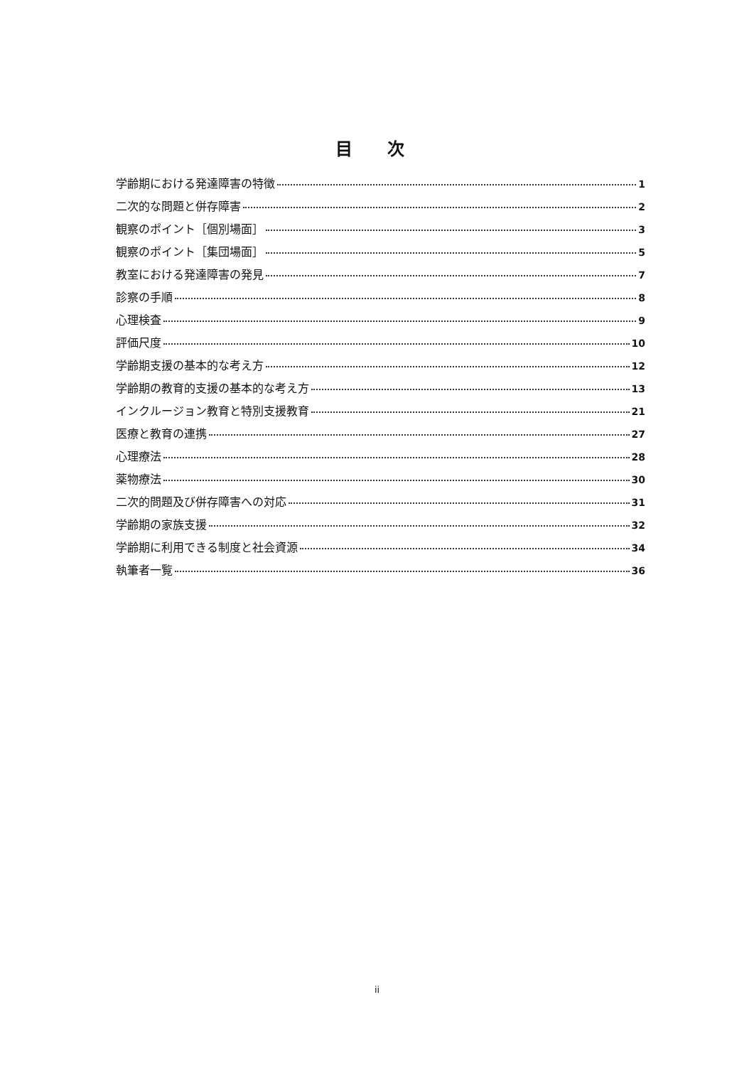目 次
学齢期における発達障害の特徴 1
二次的な問題と併存障害 2
観察のポイント［個別場面］ 3
観察のポイント［集団場面］ 5
教室における発達障害の発見 7
診察の手順 8
心理検査 9
評価尺度 10
学齢期支援の基本的な考え方 12
学齢期の教育的支援の基本的な考え方 13
インクルージョン教育と特別支援教育 21
医療と教育の連携 27
心理療法 28
薬物療法 30
二次的問題及び併存障害への対応 31
学齢期の家族支援 32
学齢期に利用できる制度と社会資源 34
執筆者一覧 36
ii